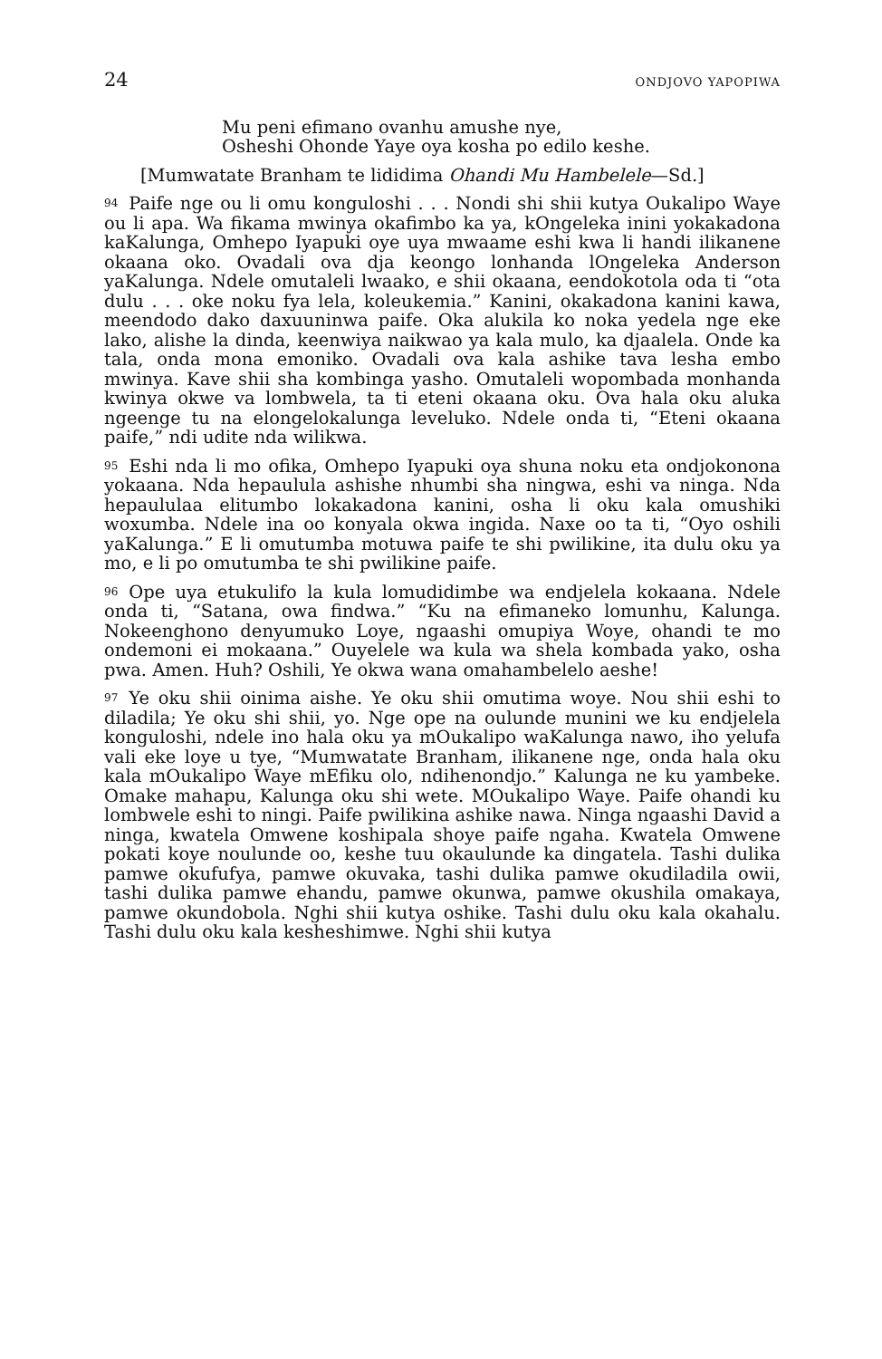24 ONDJOVO YAPOPIWA
Mu peni efimano ovanhu amushe nye,
Osheshi Ohonde Yaye oya kosha po edilo keshe.
[Mumwatate Branham te lididima Ohandi Mu Hambelele—Sd.]
<sup>94</sup> Paife nge ou li omu konguloshi . . . Nondi shi shii kutya Oukalipo Waye ou li apa. Wa fikama mwinya okafimbo ka ya, kOngeleka inini yokakadona kaKalunga, Omhepo Iyapuki oye uya mwaame eshi kwa li handi ilikanene okaana oko. Ovadali ova dja keongo lonhanda lOngeleka Anderson yaKalunga. Ndele omutaleli lwaako, e shii okaana, eendokotola oda ti “ota dulu . . . oke noku fya lela, koleukemia.” Kanini, okakadona kanini kawa, meendodo dako daxuuninwa paife. Oka alukila ko noka yedela nge eke lako, alishe la dinda, keenwiya naikwao ya kala mulo, ka djaalela. Onde ka tala, onda mona emoniko. Ovadali ova kala ashike tava lesha embo mwinya. Kave shii sha kombinga yasho. Omutaleli wopombada monhanda kwinya okwe va lombwela, ta ti eteni okaana oku. Ova hala oku aluka ngeenge tu na elongelokalunga leveluko. Ndele onda ti, “Eteni okaana paife,” ndi udite nda wilikwa.
<sup>95</sup> Eshi nda li mo ofika, Omhepo Iyapuki oya shuna noku eta ondjokonona yokaana. Nda hepaulula ashishe nhumbi sha ningwa, eshi va ninga. Nda hepaululaa elitumbo lokakadona kanini, osha li oku kala omushiki woxumba. Ndele ina oo konyala okwa ingida. Naxe oo ta ti, “Oyo oshili yaKalunga.” E li omutumba motuwa paife te shi pwilikine, ita dulu oku ya mo, e li po omutumba te shi pwilikine paife.
<sup>96</sup> Ope uya etukulifo la kula lomudidimbe wa endjelela kokaana. Ndele onda ti, “Satana, owa findwa.” “Ku na efimaneko lomunhu, Kalunga. Nokeenghono denyumuko Loye, ngaashi omupiya Woye, ohandi te mo ondemoni ei mokaana.” Ouyelele wa kula wa shela kombada yako, osha pwa. Amen. Huh? Oshili, Ye okwa wana omahambelelo aeshe!
<sup>97</sup> Ye oku shii oinima aishe. Ye oku shii omutima woye. Nou shii eshi to diladila; Ye oku shi shii, yo. Nge ope na oulunde munini we ku endjelela konguloshi, ndele ino hala oku ya mOukalipo waKalunga nawo, iho yelufa vali eke loye u tye, “Mumwatate Branham, ilikanene nge, onda hala oku kala mOukalipo Waye mEfiku olo, ndihenondjo.” Kalunga ne ku yambeke. Omake mahapu, Kalunga oku shi wete. MOukalipo Waye. Paife ohandi ku lombwele eshi to ningi. Paife pwilikina ashike nawa. Ninga ngaashi David a ninga, kwatela Omwene koshipala shoye paife ngaha. Kwatela Omwene pokati koye noulunde oo, keshe tuu okaulunde ka dingatela. Tashi dulika pamwe okufufya, pamwe okuvaka, tashi dulika pamwe okudiladila owii, tashi dulika pamwe ehandu, pamwe okunwa, pamwe okushila omakaya, pamwe okundobola. Nghi shii kutya oshike. Tashi dulu oku kala okahalu. Tashi dulu oku kala kesheshimwe. Nghi shii kutya